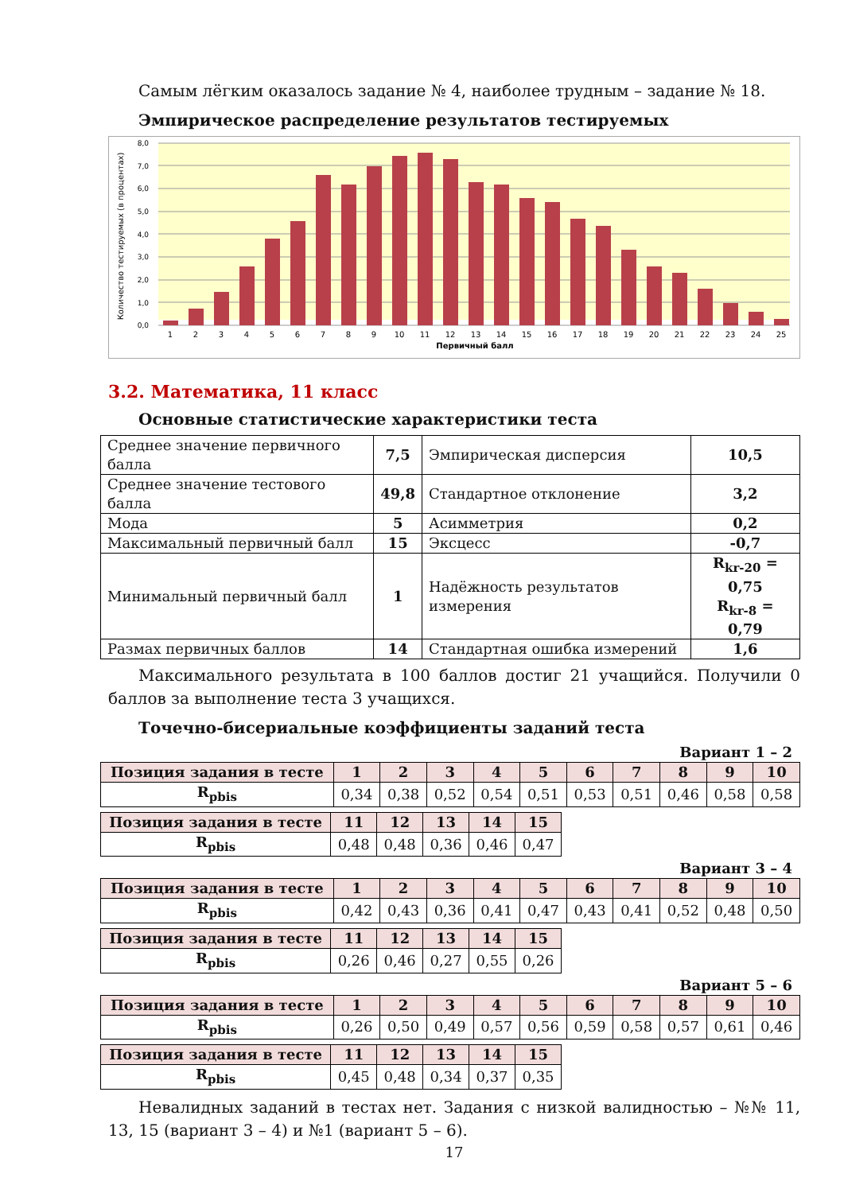Самым лёгким оказалось задание № 4, наиболее трудным – задание № 18.
Эмпирическое распределение результатов тестируемых
8,0
7,0
6,0
5,0
4,0
3,0
2,0
1,0
0,0
1
2
3
4
5
6
7
8
9
10
11
12
13
14
15
16
17
18
19
20
21
22
23
24
25
Первичный балл
Количество тестируемых (в процентах)
3.2. Математика, 11 класс
Основные статистические характеристики теста
| Среднее значение первичного балла | 7,5 | Эмпирическая дисперсия | 10,5 |
| Среднее значение тестового балла | 49,8 | Стандартное отклонение | 3,2 |
| Мода | 5 | Асимметрия | 0,2 |
| Максимальный первичный балл | 15 | Эксцесс | -0,7 |
| Минимальный первичный балл | 1 | Надёжность результатов измерения | R<sub>kr-20</sub> = 0,75 R<sub>kr-8</sub> = 0,79 |
| Размах первичных баллов | 14 | Стандартная ошибка измерений | 1,6 |
Максимального результата в 100 баллов достиг 21 учащийся. Получили 0 баллов за выполнение теста 3 учащихся.
Точечно-бисериальные коэффициенты заданий теста
Вариант 1 – 2
| Позиция задания в тесте | 1 | 2 | 3 | 4 | 5 | 6 | 7 | 8 | 9 | 10 |
| --- | --- | --- | --- | --- | --- | --- | --- | --- | --- | --- |
| R<sub>pbis</sub> | 0,34 | 0,38 | 0,52 | 0,54 | 0,51 | 0,53 | 0,51 | 0,46 | 0,58 | 0,58 |
| Позиция задания в тесте | 11 | 12 | 13 | 14 | 15 |
| --- | --- | --- | --- | --- | --- |
| R<sub>pbis</sub> | 0,48 | 0,48 | 0,36 | 0,46 | 0,47 |
Вариант 3 – 4
| Позиция задания в тесте | 1 | 2 | 3 | 4 | 5 | 6 | 7 | 8 | 9 | 10 |
| --- | --- | --- | --- | --- | --- | --- | --- | --- | --- | --- |
| R<sub>pbis</sub> | 0,42 | 0,43 | 0,36 | 0,41 | 0,47 | 0,43 | 0,41 | 0,52 | 0,48 | 0,50 |
| Позиция задания в тесте | 11 | 12 | 13 | 14 | 15 |
| --- | --- | --- | --- | --- | --- |
| R<sub>pbis</sub> | 0,26 | 0,46 | 0,27 | 0,55 | 0,26 |
Вариант 5 – 6
| Позиция задания в тесте | 1 | 2 | 3 | 4 | 5 | 6 | 7 | 8 | 9 | 10 |
| --- | --- | --- | --- | --- | --- | --- | --- | --- | --- | --- |
| R<sub>pbis</sub> | 0,26 | 0,50 | 0,49 | 0,57 | 0,56 | 0,59 | 0,58 | 0,57 | 0,61 | 0,46 |
| Позиция задания в тесте | 11 | 12 | 13 | 14 | 15 |
| --- | --- | --- | --- | --- | --- |
| R<sub>pbis</sub> | 0,45 | 0,48 | 0,34 | 0,37 | 0,35 |
Невалидных заданий в тестах нет. Задания с низкой валидностью – №№ 11, 13, 15 (вариант 3 – 4) и №1 (вариант 5 – 6).
17